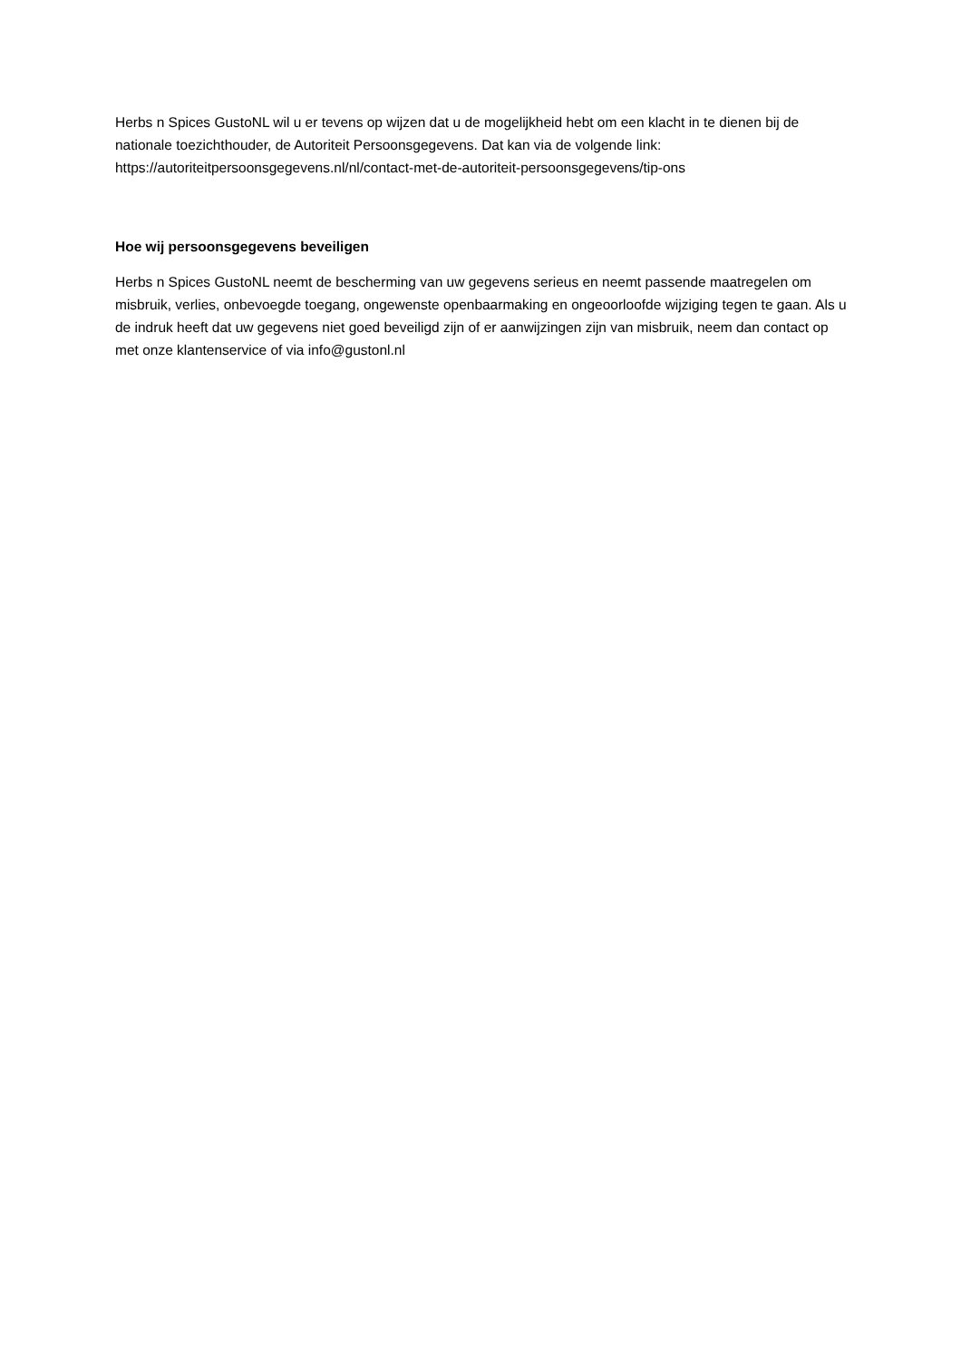Herbs n Spices GustoNL wil u er tevens op wijzen dat u de mogelijkheid hebt om een klacht in te dienen bij de nationale toezichthouder, de Autoriteit Persoonsgegevens. Dat kan via de volgende link: https://autoriteitpersoonsgegevens.nl/nl/contact-met-de-autoriteit-persoonsgegevens/tip-ons
Hoe wij persoonsgegevens beveiligen
Herbs n Spices GustoNL neemt de bescherming van uw gegevens serieus en neemt passende maatregelen om misbruik, verlies, onbevoegde toegang, ongewenste openbaarmaking en ongeoorloofde wijziging tegen te gaan. Als u de indruk heeft dat uw gegevens niet goed beveiligd zijn of er aanwijzingen zijn van misbruik, neem dan contact op met onze klantenservice of via info@gustonl.nl